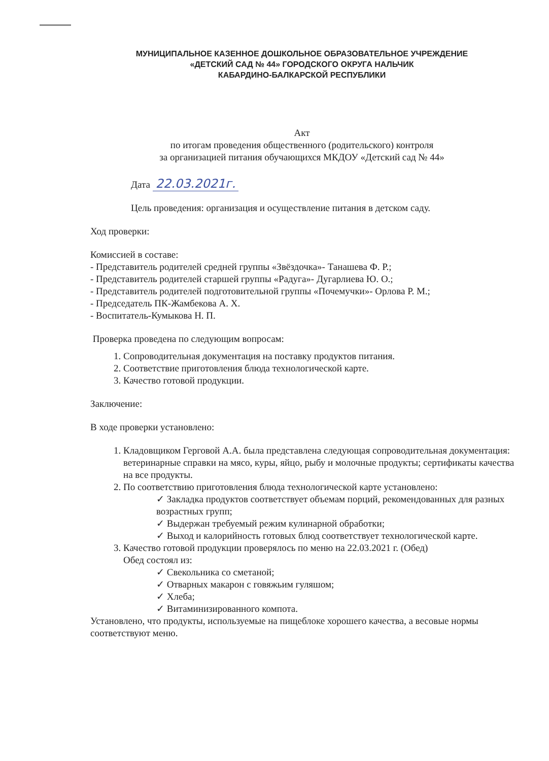МУНИЦИПАЛЬНОЕ КАЗЕННОЕ ДОШКОЛЬНОЕ ОБРАЗОВАТЕЛЬНОЕ УЧРЕЖДЕНИЕ
«ДЕТСКИЙ САД № 44» ГОРОДСКОГО ОКРУГА НАЛЬЧИК
КАБАРДИНО-БАЛКАРСКОЙ РЕСПУБЛИКИ
Акт
по итогам проведения общественного (родительского) контроля
за организацией питания обучающихся МКДОУ «Детский сад № 44»
Дата 22.03.2021г.
Цель проведения: организация и осуществление питания в детском саду.
Ход проверки:
Комиссией в составе:
- Представитель родителей средней группы «Звёздочка»- Танашева Ф. Р.;
- Представитель родителей старшей группы «Радуга»- Дугарлиева Ю. О.;
- Представитель родителей подготовительной группы «Почемучки»- Орлова Р. М.;
- Председатель ПК-Жамбекова А. Х.
- Воспитатель-Кумыкова Н. П.
Проверка проведена по следующим вопросам:
1. Сопроводительная документация на поставку продуктов питания.
2. Соответствие приготовления блюда технологической карте.
3. Качество готовой продукции.
Заключение:
В ходе проверки установлено:
1. Кладовщиком Герговой А.А. была представлена следующая сопроводительная документация: ветеринарные справки на мясо, куры, яйцо, рыбу и молочные продукты; сертификаты качества на все продукты.
2. По соответствию приготовления блюда технологической карте установлено:
Закладка продуктов соответствует объемам порций, рекомендованных для разных возрастных групп;
Выдержан требуемый режим кулинарной обработки;
Выход и калорийность готовых блюд соответствует технологической карте.
3. Качество готовой продукции проверялось по меню на 22.03.2021 г. (Обед)
Обед состоял из:
Свекольника со сметаной;
Отварных макарон с говяжьим гуляшом;
Хлеба;
Витаминизированного компота.
Установлено, что продукты, используемые на пищеблоке хорошего качества, а весовые нормы соответствуют меню.